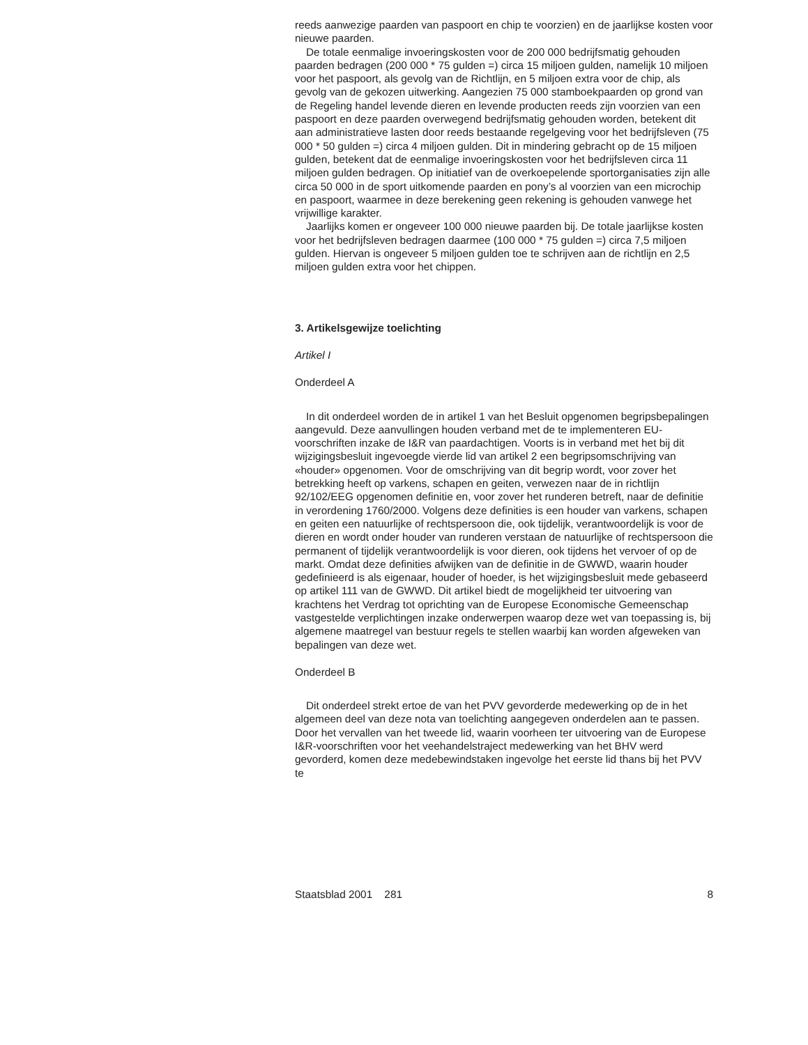reeds aanwezige paarden van paspoort en chip te voorzien) en de jaarlijkse kosten voor nieuwe paarden.
De totale eenmalige invoeringskosten voor de 200 000 bedrijfsmatig gehouden paarden bedragen (200 000 * 75 gulden =) circa 15 miljoen gulden, namelijk 10 miljoen voor het paspoort, als gevolg van de Richtlijn, en 5 miljoen extra voor de chip, als gevolg van de gekozen uitwerking. Aangezien 75 000 stamboekpaarden op grond van de Regeling handel levende dieren en levende producten reeds zijn voorzien van een paspoort en deze paarden overwegend bedrijfsmatig gehouden worden, betekent dit aan administratieve lasten door reeds bestaande regelgeving voor het bedrijfsleven (75 000 * 50 gulden =) circa 4 miljoen gulden. Dit in mindering gebracht op de 15 miljoen gulden, betekent dat de eenmalige invoeringskosten voor het bedrijfsleven circa 11 miljoen gulden bedragen. Op initiatief van de overkoepelende sportorganisaties zijn alle circa 50 000 in de sport uitkomende paarden en pony’s al voorzien van een microchip en paspoort, waarmee in deze berekening geen rekening is gehouden vanwege het vrijwillige karakter.
Jaarlijks komen er ongeveer 100 000 nieuwe paarden bij. De totale jaarlijkse kosten voor het bedrijfsleven bedragen daarmee (100 000 * 75 gulden =) circa 7,5 miljoen gulden. Hiervan is ongeveer 5 miljoen gulden toe te schrijven aan de richtlijn en 2,5 miljoen gulden extra voor het chippen.
3. Artikelsgewijze toelichting
Artikel I
Onderdeel A
In dit onderdeel worden de in artikel 1 van het Besluit opgenomen begripsbepalingen aangevuld. Deze aanvullingen houden verband met de te implementeren EU-voorschriften inzake de I&R van paardachtigen. Voorts is in verband met het bij dit wijzigingsbesluit ingevoegde vierde lid van artikel 2 een begripsomschrijving van «houder» opgenomen. Voor de omschrijving van dit begrip wordt, voor zover het betrekking heeft op varkens, schapen en geiten, verwezen naar de in richtlijn 92/102/EEG opgenomen definitie en, voor zover het runderen betreft, naar de definitie in verordening 1760/2000. Volgens deze definities is een houder van varkens, schapen en geiten een natuurlijke of rechtspersoon die, ook tijdelijk, verantwoordelijk is voor de dieren en wordt onder houder van runderen verstaan de natuurlijke of rechtspersoon die permanent of tijdelijk verantwoordelijk is voor dieren, ook tijdens het vervoer of op de markt. Omdat deze definities afwijken van de definitie in de GWWD, waarin houder gedefinieerd is als eigenaar, houder of hoeder, is het wijzigingsbesluit mede gebaseerd op artikel 111 van de GWWD. Dit artikel biedt de mogelijkheid ter uitvoering van krachtens het Verdrag tot oprichting van de Europese Economische Gemeenschap vastgestelde verplichtingen inzake onderwerpen waarop deze wet van toepassing is, bij algemene maatregel van bestuur regels te stellen waarbij kan worden afgeweken van bepalingen van deze wet.
Onderdeel B
Dit onderdeel strekt ertoe de van het PVV gevorderde medewerking op de in het algemeen deel van deze nota van toelichting aangegeven onderdelen aan te passen. Door het vervallen van het tweede lid, waarin voorheen ter uitvoering van de Europese I&R-voorschriften voor het veehandelstraject medewerking van het BHV werd gevorderd, komen deze medebewindstaken ingevolge het eerste lid thans bij het PVV te
Staatsblad 2001 281 8